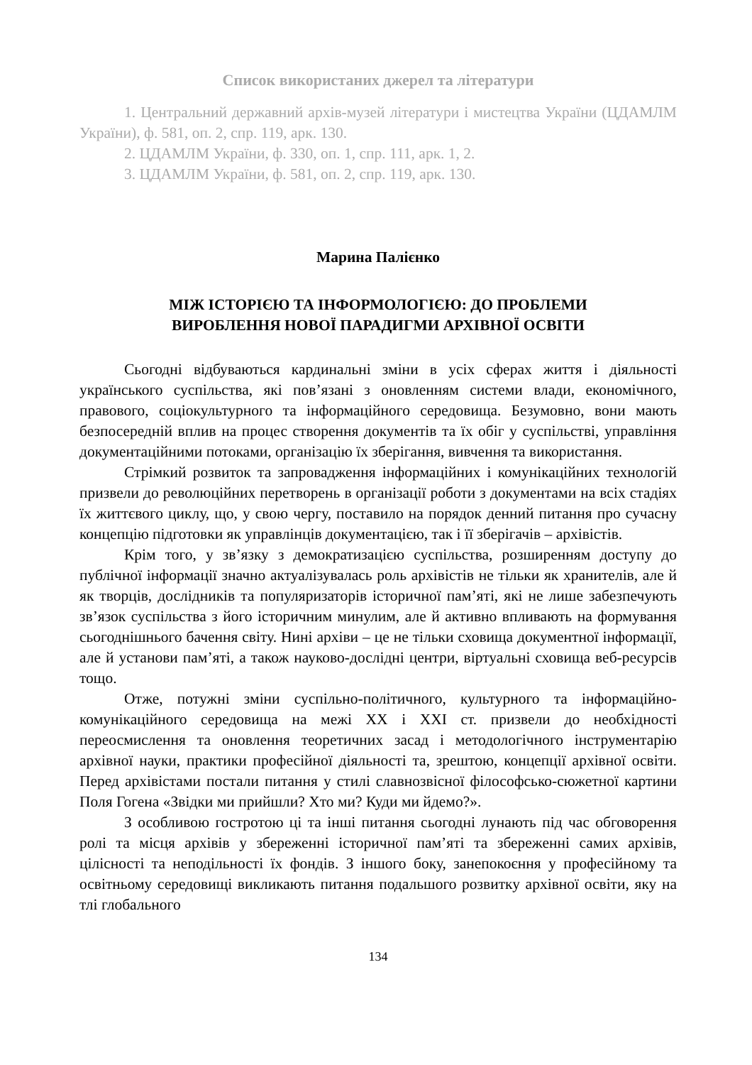Список використаних джерел та літератури
1. Центральний державний архів-музей літератури і мистецтва України (ЦДАМЛМ України), ф. 581, оп. 2, спр. 119, арк. 130.
2. ЦДАМЛМ України, ф. 330, оп. 1, спр. 111, арк. 1, 2.
3. ЦДАМЛМ України, ф. 581, оп. 2, спр. 119, арк. 130.
Марина Палієнко
МІЖ ІСТОРІЄЮ ТА ІНФОРМОЛОГІЄЮ: ДО ПРОБЛЕМИ
ВИРОБЛЕННЯ НОВОЇ ПАРАДИГМИ АРХІВНОЇ ОСВІТИ
Сьогодні відбуваються кардинальні зміни в усіх сферах життя і діяльності українського суспільства, які пов’язані з оновленням системи влади, економічного, правового, соціокультурного та інформаційного середовища. Безумовно, вони мають безпосередній вплив на процес створення документів та їх обіг у суспільстві, управління документаційними потоками, організацію їх зберігання, вивчення та використання.
Стрімкий розвиток та запровадження інформаційних і комунікаційних технологій призвели до революційних перетворень в організації роботи з документами на всіх стадіях їх життєвого циклу, що, у свою чергу, поставило на порядок денний питання про сучасну концепцію підготовки як управлінців документацією, так і її зберігачів – архівістів.
Крім того, у зв’язку з демократизацією суспільства, розширенням доступу до публічної інформації значно актуалізувалась роль архівістів не тільки як хранителів, але й як творців, дослідників та популяризаторів історичної пам’яті, які не лише забезпечують зв’язок суспільства з його історичним минулим, але й активно впливають на формування сьогоднішнього бачення світу. Нині архіви – це не тільки сховища документної інформації, але й установи пам’яті, а також науково-дослідні центри, віртуальні сховища веб-ресурсів тощо.
Отже, потужні зміни суспільно-політичного, культурного та інформаційно-комунікаційного середовища на межі ХХ і ХХІ ст. призвели до необхідності переосмислення та оновлення теоретичних засад і методологічного інструментарію архівної науки, практики професійної діяльності та, зрештою, концепції архівної освіти. Перед архівістами постали питання у стилі славнозвісної філософсько-сюжетної картини Поля Гогена «Звідки ми прийшли? Хто ми? Куди ми йдемо?».
З особливою гостротою ці та інші питання сьогодні лунають під час обговорення ролі та місця архівів у збереженні історичної пам’яті та збереженні самих архівів, цілісності та неподільності їх фондів. З іншого боку, занепокоєння у професійному та освітньому середовищі викликають питання подальшого розвитку архівної освіти, яку на тлі глобального
134